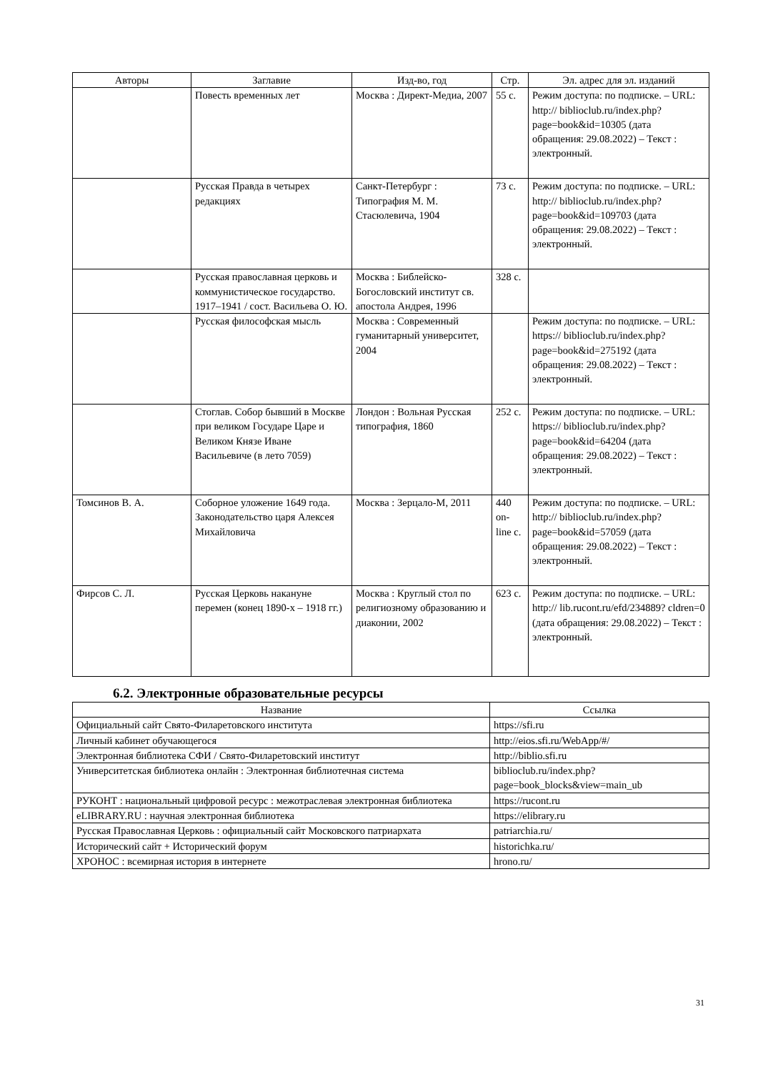| Авторы | Заглавие | Изд-во, год | Стр. | Эл. адрес для эл. изданий |
| --- | --- | --- | --- | --- |
| | Повесть временных лет | Москва : Директ-Медиа, 2007 | 55 с. | Режим доступа: по подписке. – URL: http:// biblioclub.ru/index.php? page=book&id=10305 (дата обращения: 29.08.2022) – Текст : электронный. |
| | Русская Правда в четырех редакциях | Санкт-Петербург : Типография М. М. Стасюлевича, 1904 | 73 с. | Режим доступа: по подписке. – URL: http:// biblioclub.ru/index.php? page=book&id=109703 (дата обращения: 29.08.2022) – Текст : электронный. |
| | Русская православная церковь и коммунистическое государство. 1917–1941 / сост. Васильева О. Ю. | Москва : Библейско-Богословский институт св. апостола Андрея, 1996 | 328 с. | |
| | Русская философская мысль | Москва : Современный гуманитарный университет, 2004 | | Режим доступа: по подписке. – URL: https:// biblioclub.ru/index.php? page=book&id=275192 (дата обращения: 29.08.2022) – Текст : электронный. |
| | Стоглав. Собор бывший в Москве при великом Государе Царе и Великом Князе Иване Васильевиче (в лето 7059) | Лондон : Вольная Русская типография, 1860 | 252 с. | Режим доступа: по подписке. – URL: https:// biblioclub.ru/index.php? page=book&id=64204 (дата обращения: 29.08.2022) – Текст : электронный. |
| Томсинов В. А. | Соборное уложение 1649 года. Законодательство царя Алексея Михайловича | Москва : Зерцало-М, 2011 | 440 on-line с. | Режим доступа: по подписке. – URL: http:// biblioclub.ru/index.php? page=book&id=57059 (дата обращения: 29.08.2022) – Текст : электронный. |
| Фирсов С. Л. | Русская Церковь накануне перемен (конец 1890-х – 1918 гг.) | Москва : Круглый стол по религиозному образованию и диаконии, 2002 | 623 с. | Режим доступа: по подписке. – URL: http:// lib.rucont.ru/efd/234889? cldren=0 (дата обращения: 29.08.2022) – Текст : электронный. |
6.2. Электронные образовательные ресурсы
| Название | Ссылка |
| --- | --- |
| Официальный сайт Свято-Филаретовского института | https://sfi.ru |
| Личный кабинет обучающегося | http://eios.sfi.ru/WebApp/#/ |
| Электронная библиотека СФИ / Свято-Филаретовский институт | http://biblio.sfi.ru |
| Университетская библиотека онлайн : Электронная библиотечная система | biblioclub.ru/index.php? page=book_blocks&view=main_ub |
| РУКОНТ : национальный цифровой ресурс : межотраслевая электронная библиотека | https://rucont.ru |
| eLIBRARY.RU : научная электронная библиотека | https://elibrary.ru |
| Русская Православная Церковь : официальный сайт Московского патриархата | patriarchia.ru/ |
| Исторический сайт + Исторический форум | historichka.ru/ |
| ХРОНОС : всемирная история в интернете | hrono.ru/ |
31